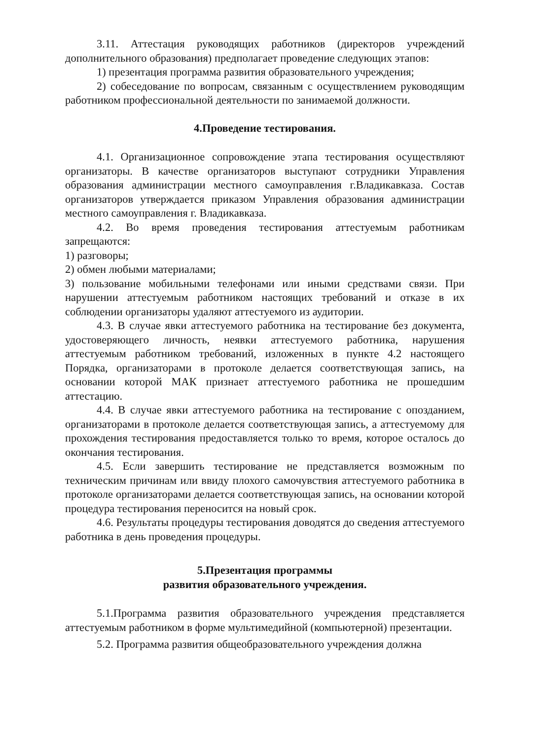3.11. Аттестация руководящих работников (директоров учреждений дополнительного образования) предполагает проведение следующих этапов:
1) презентация программа развития образовательного учреждения;
2) собеседование по вопросам, связанным с осуществлением руководящим работником профессиональной деятельности по занимаемой должности.
4.Проведение тестирования.
4.1. Организационное сопровождение этапа тестирования осуществляют организаторы. В качестве организаторов выступают сотрудники Управления образования администрации местного самоуправления г.Владикавказа. Состав организаторов утверждается приказом Управления образования администрации местного самоуправления г. Владикавказа.
4.2. Во время проведения тестирования аттестуемым работникам запрещаются:
1) разговоры;
2) обмен любыми материалами;
3) пользование мобильными телефонами или иными средствами связи. При нарушении аттестуемым работником настоящих требований и отказе в их соблюдении организаторы удаляют аттестуемого из аудитории.
4.3. В случае явки аттестуемого работника на тестирование без документа, удостоверяющего личность, неявки аттестуемого работника, нарушения аттестуемым работником требований, изложенных в пункте 4.2 настоящего Порядка, организаторами в протоколе делается соответствующая запись, на основании которой МАК признает аттестуемого работника не прошедшим аттестацию.
4.4. В случае явки аттестуемого работника на тестирование с опозданием, организаторами в протоколе делается соответствующая запись, а аттестуемому для прохождения тестирования предоставляется только то время, которое осталось до окончания тестирования.
4.5. Если завершить тестирование не представляется возможным по техническим причинам или ввиду плохого самочувствия аттестуемого работника в протоколе организаторами делается соответствующая запись, на основании которой процедура тестирования переносится на новый срок.
4.6. Результаты процедуры тестирования доводятся до сведения аттестуемого работника в день проведения процедуры.
5.Презентация программы
развития образовательного учреждения.
5.1.Программа развития образовательного учреждения представляется аттестуемым работником в форме мультимедийной (компьютерной) презентации.
5.2. Программа развития общеобразовательного учреждения должна